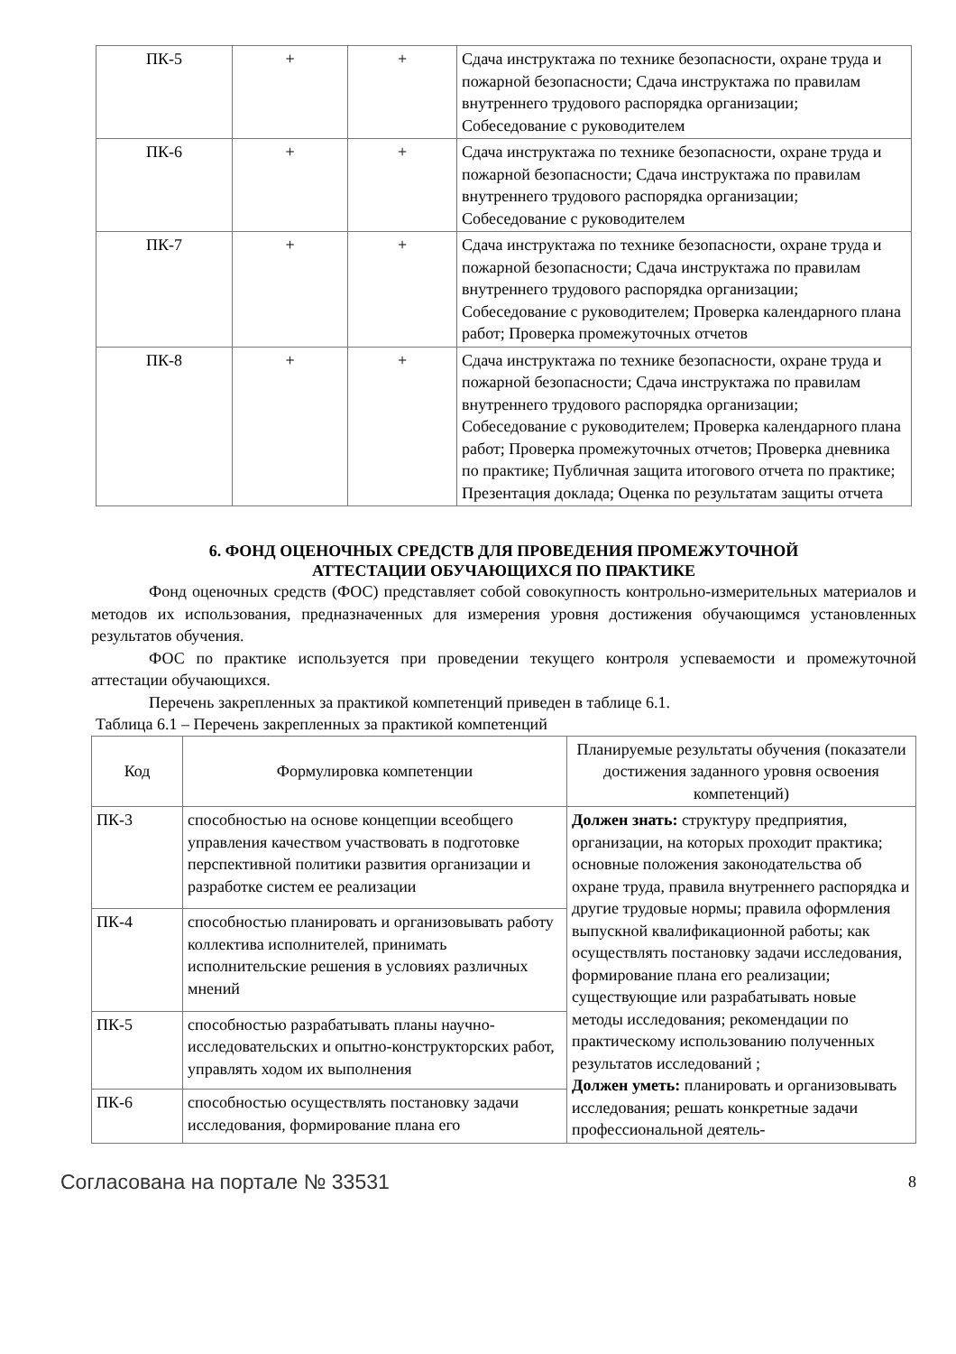| ПК-5 | + | + | Сдача инструктажа по технике безопасности, охране труда и пожарной безопасности; Сдача инструктажа по правилам внутреннего трудового распорядка организации; Собеседование с руководителем |
| ПК-6 | + | + | Сдача инструктажа по технике безопасности, охране труда и пожарной безопасности; Сдача инструктажа по правилам внутреннего трудового распорядка организации; Собеседование с руководителем |
| ПК-7 | + | + | Сдача инструктажа по технике безопасности, охране труда и пожарной безопасности; Сдача инструктажа по правилам внутреннего трудового распорядка организации; Собеседование с руководителем; Проверка календарного плана работ; Проверка промежуточных отчетов |
| ПК-8 | + | + | Сдача инструктажа по технике безопасности, охране труда и пожарной безопасности; Сдача инструктажа по правилам внутреннего трудового распорядка организации; Собеседование с руководителем; Проверка календарного плана работ; Проверка промежуточных отчетов; Проверка дневника по практике; Публичная защита итогового отчета по практике; Презентация доклада; Оценка по результатам защиты отчета |
6. ФОНД ОЦЕНОЧНЫХ СРЕДСТВ ДЛЯ ПРОВЕДЕНИЯ ПРОМЕЖУТОЧНОЙ
АТТЕСТАЦИИ ОБУЧАЮЩИХСЯ ПО ПРАКТИКЕ
Фонд оценочных средств (ФОС) представляет собой совокупность контрольно-измерительных материалов и методов их использования, предназначенных для измерения уровня достижения обучающимся установленных результатов обучения.
ФОС по практике используется при проведении текущего контроля успеваемости и промежуточной аттестации обучающихся.
Перечень закрепленных за практикой компетенций приведен в таблице 6.1.
Таблица 6.1 – Перечень закрепленных за практикой компетенций
| Код | Формулировка компетенции | Планируемые результаты обучения (показатели достижения заданного уровня освоения компетенций) |
| --- | --- | --- |
| ПК-3 | способностью на основе концепции всеобщего управления качеством участвовать в подготовке перспективной политики развития организации и разработке систем ее реализации | Должен знать: структуру предприятия, организации, на которых проходит практика; основные положения законодательства об охране труда, правила внутреннего распорядка и другие трудовые нормы; правила оформления выпускной квалификационной работы; как осуществлять постановку задачи исследования, формирование плана его реализации; существующие или разрабатывать новые методы исследования; рекомендации по практическому использованию полученных результатов исследований ; Должен уметь: планировать и организовывать исследования; решать конкретные задачи профессиональной деятель- |
| ПК-4 | способностью планировать и организовывать работу коллектива исполнителей, принимать исполнительские решения в условиях различных мнений | |
| ПК-5 | способностью разрабатывать планы научно-исследовательских и опытно-конструкторских работ, управлять ходом их выполнения | |
| ПК-6 | способностью осуществлять постановку задачи исследования, формирование плана его | |
Согласована на портале № 33531 8